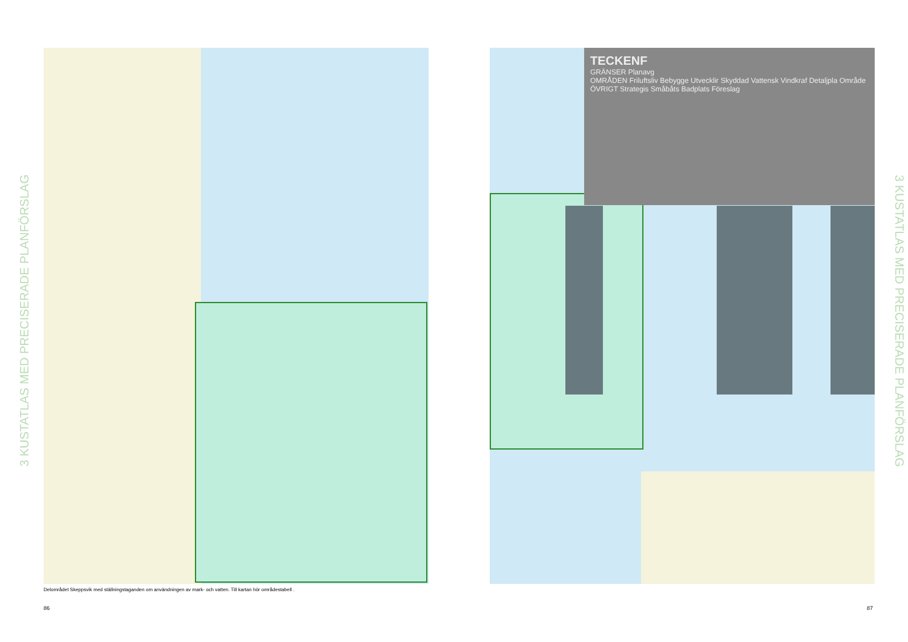3 KUSTATLAS MED PRECISERADE PLANFÖRSLAG
TECKENF
GRÄNSER Planavg
OMRÅDEN Friluftsliv Bebygge Utvecklir Skyddad Vattensk Vindkraf Detaljpla Område
ÖVRIGT Strategis Småbåts Badplats Föreslag
3 KUSTATLAS MED PRECISERADE PLANFÖRSLAG
Delområdet Skeppsvik med ställningstaganden om användningen av mark- och vatten. Till kartan hör områdestabell .
86 87